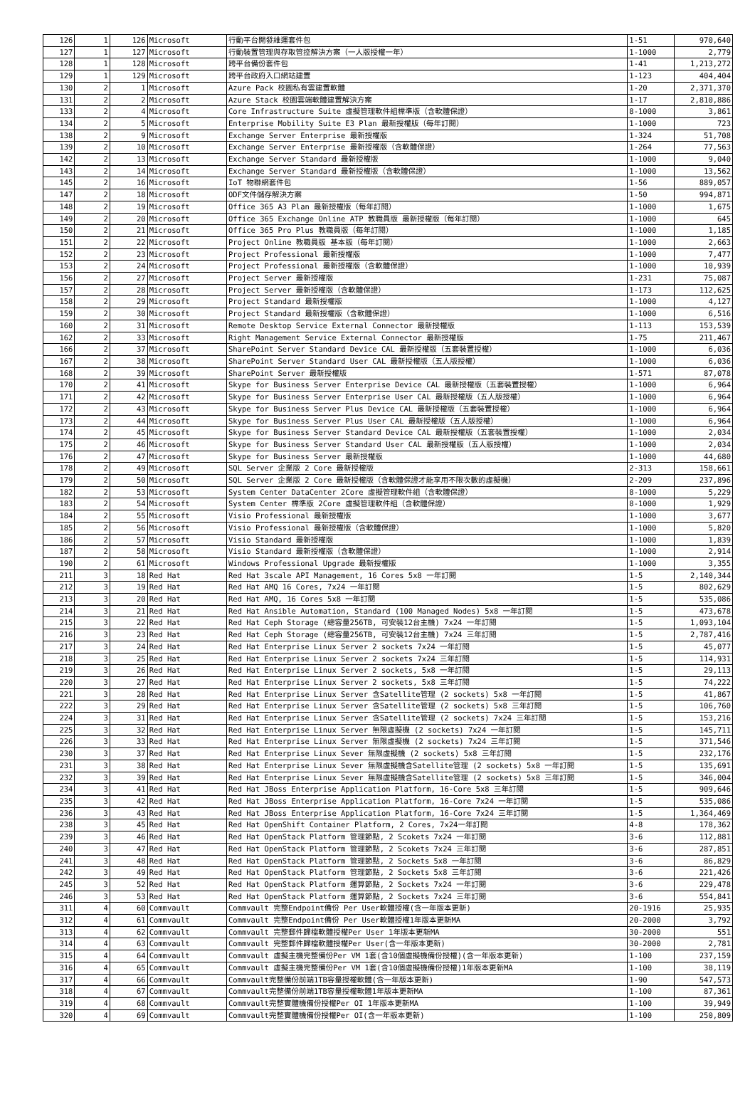| 126 | 1 | 126 | Microsoft | 行動平台開發維運套件包 | 1-51 | 970,640 |
| 127 | 1 | 127 | Microsoft | 行動裝置管理與存取管控解決方案（一人版授權一年） | 1-1000 | 2,779 |
| 128 | 1 | 128 | Microsoft | 跨平台備份套件包 | 1-41 | 1,213,272 |
| 129 | 1 | 129 | Microsoft | 跨平台政府入口網站建置 | 1-123 | 404,404 |
| 130 | 2 | 1 | Microsoft | Azure Pack 校園私有雲建置軟體 | 1-20 | 2,371,370 |
| 131 | 2 | 2 | Microsoft | Azure Stack 校園雲端軟體建置解決方案 | 1-17 | 2,810,886 |
| 133 | 2 | 4 | Microsoft | Core Infrastructure Suite 虛擬管理軟件組標準版（含軟體保證） | 8-1000 | 3,861 |
| 134 | 2 | 5 | Microsoft | Enterprise Mobility Suite E3 Plan 最新授權版（每年訂閱） | 1-1000 | 723 |
| 138 | 2 | 9 | Microsoft | Exchange Server Enterprise 最新授權版 | 1-324 | 51,708 |
| 139 | 2 | 10 | Microsoft | Exchange Server Enterprise 最新授權版（含軟體保證） | 1-264 | 77,563 |
| 142 | 2 | 13 | Microsoft | Exchange Server Standard 最新授權版 | 1-1000 | 9,040 |
| 143 | 2 | 14 | Microsoft | Exchange Server Standard 最新授權版（含軟體保證） | 1-1000 | 13,562 |
| 145 | 2 | 16 | Microsoft | IoT 物聯網套件包 | 1-56 | 889,057 |
| 147 | 2 | 18 | Microsoft | ODF文件儲存解決方案 | 1-50 | 994,871 |
| 148 | 2 | 19 | Microsoft | Office 365 A3 Plan 最新授權版（每年訂閱） | 1-1000 | 1,675 |
| 149 | 2 | 20 | Microsoft | Office 365 Exchange Online ATP 教職員版 最新授權版（每年訂閱） | 1-1000 | 645 |
| 150 | 2 | 21 | Microsoft | Office 365 Pro Plus 教職員版（每年訂閱） | 1-1000 | 1,185 |
| 151 | 2 | 22 | Microsoft | Project Online 教職員版 基本版（每年訂閱） | 1-1000 | 2,663 |
| 152 | 2 | 23 | Microsoft | Project Professional 最新授權版 | 1-1000 | 7,477 |
| 153 | 2 | 24 | Microsoft | Project Professional 最新授權版（含軟體保證） | 1-1000 | 10,939 |
| 156 | 2 | 27 | Microsoft | Project Server 最新授權版 | 1-231 | 75,087 |
| 157 | 2 | 28 | Microsoft | Project Server 最新授權版（含軟體保證） | 1-173 | 112,625 |
| 158 | 2 | 29 | Microsoft | Project Standard 最新授權版 | 1-1000 | 4,127 |
| 159 | 2 | 30 | Microsoft | Project Standard 最新授權版（含軟體保證） | 1-1000 | 6,516 |
| 160 | 2 | 31 | Microsoft | Remote Desktop Service External Connector 最新授權版 | 1-113 | 153,539 |
| 162 | 2 | 33 | Microsoft | Right Management Service External Connector 最新授權版 | 1-75 | 211,467 |
| 166 | 2 | 37 | Microsoft | SharePoint Server Standard Device CAL 最新授權版（五套裝置授權） | 1-1000 | 6,036 |
| 167 | 2 | 38 | Microsoft | SharePoint Server Standard User CAL 最新授權版（五人版授權） | 1-1000 | 6,036 |
| 168 | 2 | 39 | Microsoft | SharePoint Server 最新授權版 | 1-571 | 87,078 |
| 170 | 2 | 41 | Microsoft | Skype for Business Server Enterprise Device CAL 最新授權版（五套裝置授權） | 1-1000 | 6,964 |
| 171 | 2 | 42 | Microsoft | Skype for Business Server Enterprise User CAL 最新授權版（五人版授權） | 1-1000 | 6,964 |
| 172 | 2 | 43 | Microsoft | Skype for Business Server Plus Device CAL 最新授權版（五套裝置授權） | 1-1000 | 6,964 |
| 173 | 2 | 44 | Microsoft | Skype for Business Server Plus User CAL 最新授權版（五人版授權） | 1-1000 | 6,964 |
| 174 | 2 | 45 | Microsoft | Skype for Business Server Standard Device CAL 最新授權版（五套裝置授權） | 1-1000 | 2,034 |
| 175 | 2 | 46 | Microsoft | Skype for Business Server Standard User CAL 最新授權版（五人版授權） | 1-1000 | 2,034 |
| 176 | 2 | 47 | Microsoft | Skype for Business Server 最新授權版 | 1-1000 | 44,680 |
| 178 | 2 | 49 | Microsoft | SQL Server 企業版 2 Core 最新授權版 | 2-313 | 158,661 |
| 179 | 2 | 50 | Microsoft | SQL Server 企業版 2 Core 最新授權版（含軟體保證才能享用不限次數的虛擬機） | 2-209 | 237,896 |
| 182 | 2 | 53 | Microsoft | System Center DataCenter 2Core 虛擬管理軟件組（含軟體保證） | 8-1000 | 5,229 |
| 183 | 2 | 54 | Microsoft | System Center 標準版 2Core 虛擬管理軟件組（含軟體保證） | 8-1000 | 1,929 |
| 184 | 2 | 55 | Microsoft | Visio Professional 最新授權版 | 1-1000 | 3,677 |
| 185 | 2 | 56 | Microsoft | Visio Professional 最新授權版（含軟體保證） | 1-1000 | 5,820 |
| 186 | 2 | 57 | Microsoft | Visio Standard 最新授權版 | 1-1000 | 1,839 |
| 187 | 2 | 58 | Microsoft | Visio Standard 最新授權版（含軟體保證） | 1-1000 | 2,914 |
| 190 | 2 | 61 | Microsoft | Windows Professional Upgrade 最新授權版 | 1-1000 | 3,355 |
| 211 | 3 | 18 | Red Hat | Red Hat 3scale API Management, 16 Cores 5x8 一年訂閱 | 1-5 | 2,140,344 |
| 212 | 3 | 19 | Red Hat | Red Hat AMQ 16 Cores, 7x24 一年訂閱 | 1-5 | 802,629 |
| 213 | 3 | 20 | Red Hat | Red Hat AMQ, 16 Cores 5x8 一年訂閱 | 1-5 | 535,086 |
| 214 | 3 | 21 | Red Hat | Red Hat Ansible Automation, Standard (100 Managed Nodes) 5x8 一年訂閱 | 1-5 | 473,678 |
| 215 | 3 | 22 | Red Hat | Red Hat Ceph Storage (總容量256TB, 可安裝12台主機) 7x24 一年訂閱 | 1-5 | 1,093,104 |
| 216 | 3 | 23 | Red Hat | Red Hat Ceph Storage (總容量256TB, 可安裝12台主機) 7x24 三年訂閱 | 1-5 | 2,787,416 |
| 217 | 3 | 24 | Red Hat | Red Hat Enterprise Linux Server 2 sockets 7x24 一年訂閱 | 1-5 | 45,077 |
| 218 | 3 | 25 | Red Hat | Red Hat Enterprise Linux Server 2 sockets 7x24 三年訂閱 | 1-5 | 114,931 |
| 219 | 3 | 26 | Red Hat | Red Hat Enterprise Linux Server 2 sockets, 5x8 一年訂閱 | 1-5 | 29,113 |
| 220 | 3 | 27 | Red Hat | Red Hat Enterprise Linux Server 2 sockets, 5x8 三年訂閱 | 1-5 | 74,222 |
| 221 | 3 | 28 | Red Hat | Red Hat Enterprise Linux Server 含Satellite管理 (2 sockets) 5x8 一年訂閱 | 1-5 | 41,867 |
| 222 | 3 | 29 | Red Hat | Red Hat Enterprise Linux Server 含Satellite管理 (2 sockets) 5x8 三年訂閱 | 1-5 | 106,760 |
| 224 | 3 | 31 | Red Hat | Red Hat Enterprise Linux Server 含Satellite管理 (2 sockets) 7x24 三年訂閱 | 1-5 | 153,216 |
| 225 | 3 | 32 | Red Hat | Red Hat Enterprise Linux Server 無限虛擬機 (2 sockets) 7x24 一年訂閱 | 1-5 | 145,711 |
| 226 | 3 | 33 | Red Hat | Red Hat Enterprise Linux Server 無限虛擬機 (2 sockets) 7x24 三年訂閱 | 1-5 | 371,546 |
| 230 | 3 | 37 | Red Hat | Red Hat Enterprise Linux Sever 無限虛擬機 (2 sockets) 5x8 三年訂閱 | 1-5 | 232,176 |
| 231 | 3 | 38 | Red Hat | Red Hat Enterprise Linux Sever 無限虛擬機含Satellite管理 (2 sockets) 5x8 一年訂閱 | 1-5 | 135,691 |
| 232 | 3 | 39 | Red Hat | Red Hat Enterprise Linux Sever 無限虛擬機含Satellite管理 (2 sockets) 5x8 三年訂閱 | 1-5 | 346,004 |
| 234 | 3 | 41 | Red Hat | Red Hat JBoss Enterprise Application Platform, 16-Core 5x8 三年訂閱 | 1-5 | 909,646 |
| 235 | 3 | 42 | Red Hat | Red Hat JBoss Enterprise Application Platform, 16-Core 7x24 一年訂閱 | 1-5 | 535,086 |
| 236 | 3 | 43 | Red Hat | Red Hat JBoss Enterprise Application Platform, 16-Core 7x24 三年訂閱 | 1-5 | 1,364,469 |
| 238 | 3 | 45 | Red Hat | Red Hat OpenShift Container Platform, 2 Cores, 7x24一年訂閱 | 4-8 | 178,362 |
| 239 | 3 | 46 | Red Hat | Red Hat OpenStack Platform 管理節點, 2 Scokets 7x24 一年訂閱 | 3-6 | 112,881 |
| 240 | 3 | 47 | Red Hat | Red Hat OpenStack Platform 管理節點, 2 Scokets 7x24 三年訂閱 | 3-6 | 287,851 |
| 241 | 3 | 48 | Red Hat | Red Hat OpenStack Platform 管理節點, 2 Sockets 5x8 一年訂閱 | 3-6 | 86,829 |
| 242 | 3 | 49 | Red Hat | Red Hat OpenStack Platform 管理節點, 2 Sockets 5x8 三年訂閱 | 3-6 | 221,426 |
| 245 | 3 | 52 | Red Hat | Red Hat OpenStack Platform 運算節點, 2 Sockets 7x24 一年訂閱 | 3-6 | 229,478 |
| 246 | 3 | 53 | Red Hat | Red Hat OpenStack Platform 運算節點, 2 Sockets 7x24 三年訂閱 | 3-6 | 554,841 |
| 311 | 4 | 60 | Commvault | Commvault 完整Endpoint備份 Per User軟體授權(含一年版本更新) | 20-1916 | 25,935 |
| 312 | 4 | 61 | Commvault | Commvault 完整Endpoint備份 Per User軟體授權1年版本更新MA | 20-2000 | 3,792 |
| 313 | 4 | 62 | Commvault | Commvault 完整郵件歸檔軟體授權Per User 1年版本更新MA | 30-2000 | 551 |
| 314 | 4 | 63 | Commvault | Commvault 完整郵件歸檔軟體授權Per User(含一年版本更新) | 30-2000 | 2,781 |
| 315 | 4 | 64 | Commvault | Commvault 虛擬主機完整備份Per VM 1套(含10個虛擬機備份授權)(含一年版本更新) | 1-100 | 237,159 |
| 316 | 4 | 65 | Commvault | Commvault 虛擬主機完整備份Per VM 1套(含10個虛擬機備份授權)1年版本更新MA | 1-100 | 38,119 |
| 317 | 4 | 66 | Commvault | Commvault完整備份前端1TB容量授權軟體(含一年版本更新) | 1-90 | 547,573 |
| 318 | 4 | 67 | Commvault | Commvault完整備份前端1TB容量授權軟體1年版本更新MA | 1-100 | 87,361 |
| 319 | 4 | 68 | Commvault | Commvault完整實體機備份授權Per OI 1年版本更新MA | 1-100 | 39,949 |
| 320 | 4 | 69 | Commvault | Commvault完整實體機備份授權Per OI(含一年版本更新) | 1-100 | 250,809 |